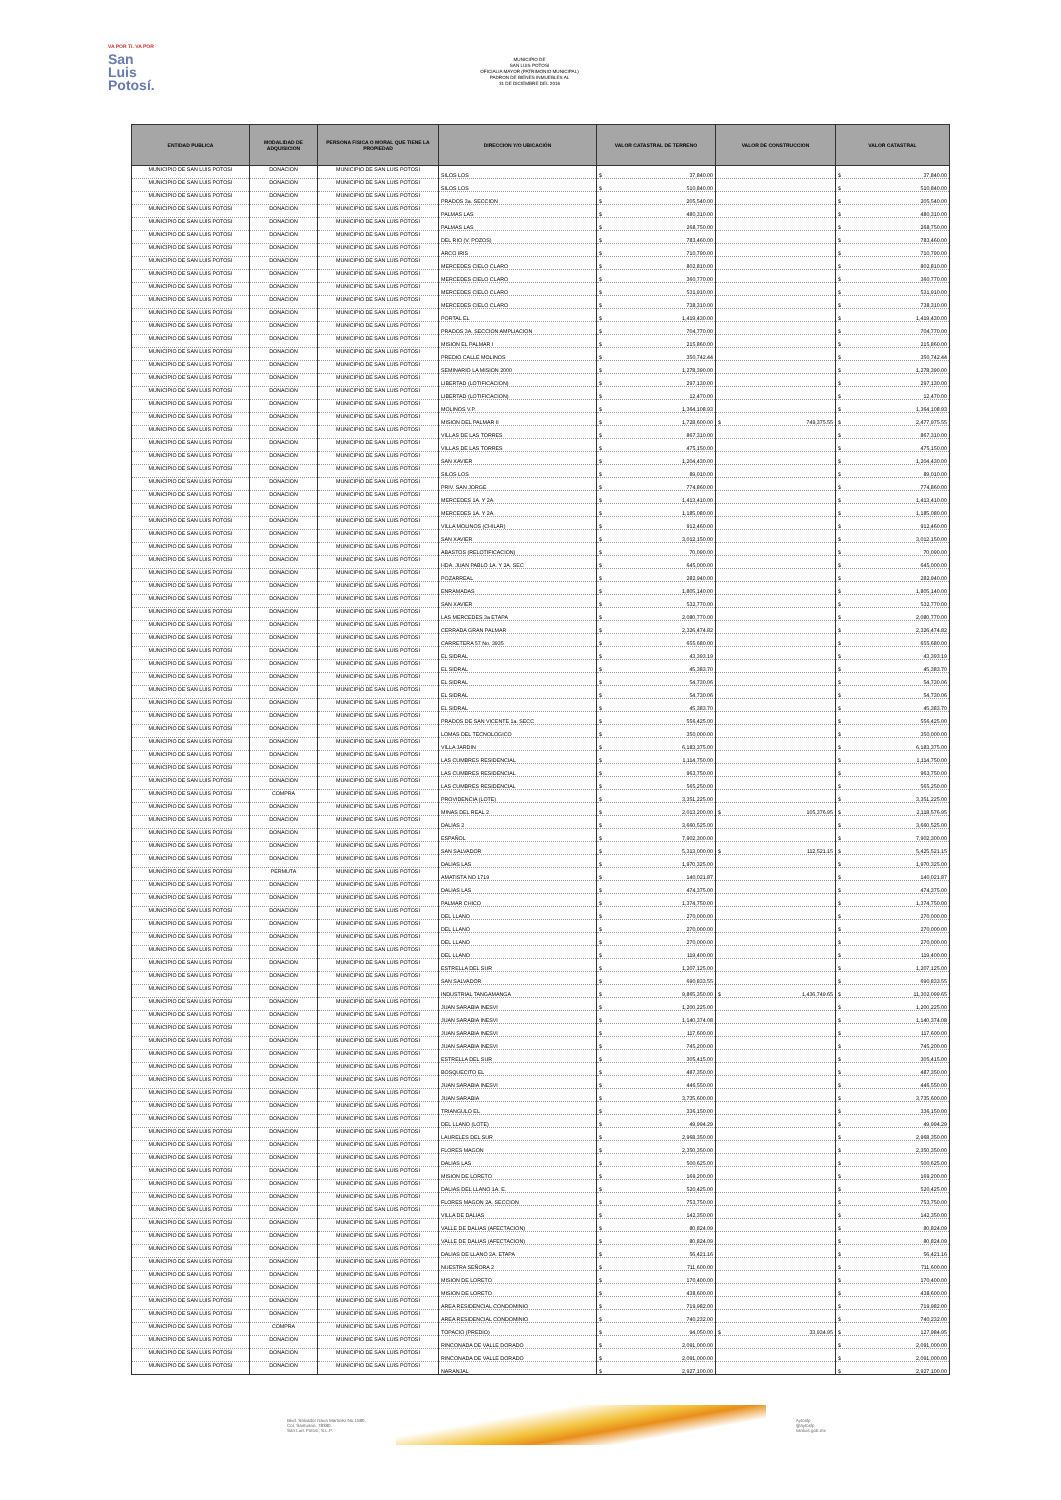VA POR TI. VA POR
San
Luis
Potosí.
MUNICIPIO DE
SAN LUIS POTOSI
OFICIALIA MAYOR (PATRIMONIO MUNICIPAL)
PADRON DE BIENES INMUEBLES AL
31 DE DICIEMBRE DEL 2016
| ENTIDAD PUBLICA | MODALIDAD DE ADQUISICION | PERSONA FISICA O MORAL QUE TIENE LA PROPIEDAD | DIRECCION Y/O UBICACIÓN | VALOR CATASTRAL DE TERRENO | VALOR DE CONSTRUCCION | VALOR CATASTRAL |
| --- | --- | --- | --- | --- | --- | --- |
| MUNICIPIO DE SAN LUIS POTOSI | DONACION | MUNICIPIO DE SAN LUIS POTOSI | SILOS LOS | $ 37,840.00 | | $ 37,840.00 |
| MUNICIPIO DE SAN LUIS POTOSI | DONACION | MUNICIPIO DE SAN LUIS POTOSI | SILOS LOS | $ 510,840.00 | | $ 510,840.00 |
| MUNICIPIO DE SAN LUIS POTOSI | DONACION | MUNICIPIO DE SAN LUIS POTOSI | PRADOS 3a. SECCION | $ 205,540.00 | | $ 205,540.00 |
| MUNICIPIO DE SAN LUIS POTOSI | DONACION | MUNICIPIO DE SAN LUIS POTOSI | PALMAS LAS | $ 480,310.00 | | $ 480,310.00 |
| MUNICIPIO DE SAN LUIS POTOSI | DONACION | MUNICIPIO DE SAN LUIS POTOSI | PALMAS LAS | $ 268,750.00 | | $ 268,750.00 |
| MUNICIPIO DE SAN LUIS POTOSI | DONACION | MUNICIPIO DE SAN LUIS POTOSI | DEL RIO (V. POZOS) | $ 783,460.00 | | $ 783,460.00 |
| MUNICIPIO DE SAN LUIS POTOSI | DONACION | MUNICIPIO DE SAN LUIS POTOSI | ARCO IRIS | $ 710,790.00 | | $ 710,790.00 |
| MUNICIPIO DE SAN LUIS POTOSI | DONACION | MUNICIPIO DE SAN LUIS POTOSI | MERCEDES CIELO CLARO | $ 802,810.00 | | $ 802,810.00 |
| MUNICIPIO DE SAN LUIS POTOSI | DONACION | MUNICIPIO DE SAN LUIS POTOSI | MERCEDES CIELO CLARO | $ 360,770.00 | | $ 360,770.00 |
| MUNICIPIO DE SAN LUIS POTOSI | DONACION | MUNICIPIO DE SAN LUIS POTOSI | MERCEDES CIELO CLARO | $ 531,910.00 | | $ 531,910.00 |
| MUNICIPIO DE SAN LUIS POTOSI | DONACION | MUNICIPIO DE SAN LUIS POTOSI | MERCEDES CIELO CLARO | $ 738,310.00 | | $ 738,310.00 |
| MUNICIPIO DE SAN LUIS POTOSI | DONACION | MUNICIPIO DE SAN LUIS POTOSI | PORTAL EL | $ 1,419,430.00 | | $ 1,419,430.00 |
| MUNICIPIO DE SAN LUIS POTOSI | DONACION | MUNICIPIO DE SAN LUIS POTOSI | PRADOS 3A. SECCION AMPLIACION | $ 704,770.00 | | $ 704,770.00 |
| MUNICIPIO DE SAN LUIS POTOSI | DONACION | MUNICIPIO DE SAN LUIS POTOSI | MISION EL PALMAR I | $ 215,860.00 | | $ 215,860.00 |
| MUNICIPIO DE SAN LUIS POTOSI | DONACION | MUNICIPIO DE SAN LUIS POTOSI | PREDIO CALLE MOLINOS | $ 350,742.44 | | $ 350,742.44 |
| MUNICIPIO DE SAN LUIS POTOSI | DONACION | MUNICIPIO DE SAN LUIS POTOSI | SEMINARIO LA MISION 2000 | $ 1,278,390.00 | | $ 1,278,390.00 |
| MUNICIPIO DE SAN LUIS POTOSI | DONACION | MUNICIPIO DE SAN LUIS POTOSI | LIBERTAD (LOTIFICACION) | $ 297,130.00 | | $ 297,130.00 |
| MUNICIPIO DE SAN LUIS POTOSI | DONACION | MUNICIPIO DE SAN LUIS POTOSI | LIBERTAD (LOTIFICACION) | $ 12,470.00 | | $ 12,470.00 |
| MUNICIPIO DE SAN LUIS POTOSI | DONACION | MUNICIPIO DE SAN LUIS POTOSI | MOLINOS V.P. | $ 1,364,108.93 | | $ 1,364,108.93 |
| MUNICIPIO DE SAN LUIS POTOSI | DONACION | MUNICIPIO DE SAN LUIS POTOSI | MISION DEL PALMAR II | $ 1,728,600.00 | $ 749,375.55 | $ 2,477,975.55 |
| MUNICIPIO DE SAN LUIS POTOSI | DONACION | MUNICIPIO DE SAN LUIS POTOSI | VILLAS DE LAS TORRES | $ 867,310.00 | | $ 867,310.00 |
| MUNICIPIO DE SAN LUIS POTOSI | DONACION | MUNICIPIO DE SAN LUIS POTOSI | VILLAS DE LAS TORRES | $ 475,150.00 | | $ 475,150.00 |
| MUNICIPIO DE SAN LUIS POTOSI | DONACION | MUNICIPIO DE SAN LUIS POTOSI | SAN XAVIER | $ 1,204,430.00 | | $ 1,204,430.00 |
| MUNICIPIO DE SAN LUIS POTOSI | DONACION | MUNICIPIO DE SAN LUIS POTOSI | SILOS LOS | $ 89,010.00 | | $ 89,010.00 |
| MUNICIPIO DE SAN LUIS POTOSI | DONACION | MUNICIPIO DE SAN LUIS POTOSI | PRIV. SAN JORGE | $ 774,860.00 | | $ 774,860.00 |
| MUNICIPIO DE SAN LUIS POTOSI | DONACION | MUNICIPIO DE SAN LUIS POTOSI | MERCEDES 1A. Y 2A. | $ 1,413,410.00 | | $ 1,413,410.00 |
| MUNICIPIO DE SAN LUIS POTOSI | DONACION | MUNICIPIO DE SAN LUIS POTOSI | MERCEDES 1A. Y 2A. | $ 1,185,080.00 | | $ 1,185,080.00 |
| MUNICIPIO DE SAN LUIS POTOSI | DONACION | MUNICIPIO DE SAN LUIS POTOSI | VILLA MOLINOS (CHILAR) | $ 912,460.00 | | $ 912,460.00 |
| MUNICIPIO DE SAN LUIS POTOSI | DONACION | MUNICIPIO DE SAN LUIS POTOSI | SAN XAVIER | $ 3,012,150.00 | | $ 3,012,150.00 |
| MUNICIPIO DE SAN LUIS POTOSI | DONACION | MUNICIPIO DE SAN LUIS POTOSI | ABASTOS (RELOTIFICACION) | $ 70,090.00 | | $ 70,090.00 |
| MUNICIPIO DE SAN LUIS POTOSI | DONACION | MUNICIPIO DE SAN LUIS POTOSI | HDA. JUAN PABLO 1A. Y 2A. SEC | $ 645,000.00 | | $ 645,000.00 |
| MUNICIPIO DE SAN LUIS POTOSI | DONACION | MUNICIPIO DE SAN LUIS POTOSI | POZARREAL | $ 282,940.00 | | $ 282,940.00 |
| MUNICIPIO DE SAN LUIS POTOSI | DONACION | MUNICIPIO DE SAN LUIS POTOSI | ENRAMADAS | $ 1,805,140.00 | | $ 1,805,140.00 |
| MUNICIPIO DE SAN LUIS POTOSI | DONACION | MUNICIPIO DE SAN LUIS POTOSI | SAN XAVIER | $ 532,770.00 | | $ 532,770.00 |
| MUNICIPIO DE SAN LUIS POTOSI | DONACION | MUNICIPIO DE SAN LUIS POTOSI | LAS MERCEDES 3a ETAPA | $ 2,080,770.00 | | $ 2,080,770.00 |
| MUNICIPIO DE SAN LUIS POTOSI | DONACION | MUNICIPIO DE SAN LUIS POTOSI | CERRADA GRAN PALMAR | $ 2,326,474.82 | | $ 2,326,474.82 |
| MUNICIPIO DE SAN LUIS POTOSI | DONACION | MUNICIPIO DE SAN LUIS POTOSI | CARRETERA 57 No. 3935 | $ 655,680.00 | | $ 655,680.00 |
| MUNICIPIO DE SAN LUIS POTOSI | DONACION | MUNICIPIO DE SAN LUIS POTOSI | EL SIDRAL | $ 43,393.19 | | $ 43,393.19 |
| MUNICIPIO DE SAN LUIS POTOSI | DONACION | MUNICIPIO DE SAN LUIS POTOSI | EL SIDRAL | $ 45,383.70 | | $ 45,383.70 |
| MUNICIPIO DE SAN LUIS POTOSI | DONACION | MUNICIPIO DE SAN LUIS POTOSI | EL SIDRAL | $ 54,730.06 | | $ 54,730.06 |
| MUNICIPIO DE SAN LUIS POTOSI | DONACION | MUNICIPIO DE SAN LUIS POTOSI | EL SIDRAL | $ 54,730.06 | | $ 54,730.06 |
| MUNICIPIO DE SAN LUIS POTOSI | DONACION | MUNICIPIO DE SAN LUIS POTOSI | EL SIDRAL | $ 45,383.70 | | $ 45,383.70 |
| MUNICIPIO DE SAN LUIS POTOSI | DONACION | MUNICIPIO DE SAN LUIS POTOSI | PRADOS DE SAN VICENTE 1a. SECC | $ 556,425.00 | | $ 556,425.00 |
| MUNICIPIO DE SAN LUIS POTOSI | DONACION | MUNICIPIO DE SAN LUIS POTOSI | LOMAS DEL TECNOLOGICO | $ 350,000.00 | | $ 350,000.00 |
| MUNICIPIO DE SAN LUIS POTOSI | DONACION | MUNICIPIO DE SAN LUIS POTOSI | VILLA JARDIN | $ 6,183,375.00 | | $ 6,183,375.00 |
| MUNICIPIO DE SAN LUIS POTOSI | DONACION | MUNICIPIO DE SAN LUIS POTOSI | LAS CUMBRES RESIDENCIAL | $ 1,114,750.00 | | $ 1,114,750.00 |
| MUNICIPIO DE SAN LUIS POTOSI | DONACION | MUNICIPIO DE SAN LUIS POTOSI | LAS CUMBRES RESIDENCIAL | $ 963,750.00 | | $ 963,750.00 |
| MUNICIPIO DE SAN LUIS POTOSI | DONACION | MUNICIPIO DE SAN LUIS POTOSI | LAS CUMBRES RESIDENCIAL | $ 565,250.00 | | $ 565,250.00 |
| MUNICIPIO DE SAN LUIS POTOSI | COMPRA | MUNICIPIO DE SAN LUIS POTOSI | PROVIDENCIA (LOTE) | $ 3,351,225.00 | | $ 3,351,225.00 |
| MUNICIPIO DE SAN LUIS POTOSI | DONACION | MUNICIPIO DE SAN LUIS POTOSI | MINAS DEL REAL 2 | $ 2,013,200.00 | $ 105,376.95 | $ 2,118,576.95 |
| MUNICIPIO DE SAN LUIS POTOSI | DONACION | MUNICIPIO DE SAN LUIS POTOSI | DALIAS 2 | $ 3,660,525.00 | | $ 3,660,525.00 |
| MUNICIPIO DE SAN LUIS POTOSI | DONACION | MUNICIPIO DE SAN LUIS POTOSI | ESPAÑOL | $ 7,902,300.00 | | $ 7,902,300.00 |
| MUNICIPIO DE SAN LUIS POTOSI | DONACION | MUNICIPIO DE SAN LUIS POTOSI | SAN SALVADOR | $ 5,313,000.00 | $ 112,521.15 | $ 5,425,521.15 |
| MUNICIPIO DE SAN LUIS POTOSI | DONACION | MUNICIPIO DE SAN LUIS POTOSI | DALIAS LAS | $ 1,970,325.00 | | $ 1,970,325.00 |
| MUNICIPIO DE SAN LUIS POTOSI | PERMUTA | MUNICIPIO DE SAN LUIS POTOSI | AMATISTA NO 1719 | $ 140,021.87 | | $ 140,021.87 |
| MUNICIPIO DE SAN LUIS POTOSI | DONACION | MUNICIPIO DE SAN LUIS POTOSI | DALIAS LAS | $ 474,375.00 | | $ 474,375.00 |
| MUNICIPIO DE SAN LUIS POTOSI | DONACION | MUNICIPIO DE SAN LUIS POTOSI | PALMAR CHICO | $ 1,374,750.00 | | $ 1,374,750.00 |
| MUNICIPIO DE SAN LUIS POTOSI | DONACION | MUNICIPIO DE SAN LUIS POTOSI | DEL LLANO | $ 270,000.00 | | $ 270,000.00 |
| MUNICIPIO DE SAN LUIS POTOSI | DONACION | MUNICIPIO DE SAN LUIS POTOSI | DEL LLANO | $ 270,000.00 | | $ 270,000.00 |
| MUNICIPIO DE SAN LUIS POTOSI | DONACION | MUNICIPIO DE SAN LUIS POTOSI | DEL LLANO | $ 270,000.00 | | $ 270,000.00 |
| MUNICIPIO DE SAN LUIS POTOSI | DONACION | MUNICIPIO DE SAN LUIS POTOSI | DEL LLANO | $ 119,400.00 | | $ 119,400.00 |
| MUNICIPIO DE SAN LUIS POTOSI | DONACION | MUNICIPIO DE SAN LUIS POTOSI | ESTRELLA DEL SUR | $ 1,207,125.00 | | $ 1,207,125.00 |
| MUNICIPIO DE SAN LUIS POTOSI | DONACION | MUNICIPIO DE SAN LUIS POTOSI | SAN SALVADOR | $ 690,833.55 | | $ 690,833.55 |
| MUNICIPIO DE SAN LUIS POTOSI | DONACION | MUNICIPIO DE SAN LUIS POTOSI | INDUSTRIAL TANGAMANGA | $ 9,865,350.00 | $ 1,436,749.65 | $ 11,302,099.65 |
| MUNICIPIO DE SAN LUIS POTOSI | DONACION | MUNICIPIO DE SAN LUIS POTOSI | JUAN SARABIA INESVI | $ 1,200,225.00 | | $ 1,200,225.00 |
| MUNICIPIO DE SAN LUIS POTOSI | DONACION | MUNICIPIO DE SAN LUIS POTOSI | JUAN SARABIA INESVI | $ 1,140,374.08 | | $ 1,140,374.08 |
| MUNICIPIO DE SAN LUIS POTOSI | DONACION | MUNICIPIO DE SAN LUIS POTOSI | JUAN SARABIA INESVI | $ 117,600.00 | | $ 117,600.00 |
| MUNICIPIO DE SAN LUIS POTOSI | DONACION | MUNICIPIO DE SAN LUIS POTOSI | JUAN SARABIA INESVI | $ 745,200.00 | | $ 745,200.00 |
| MUNICIPIO DE SAN LUIS POTOSI | DONACION | MUNICIPIO DE SAN LUIS POTOSI | ESTRELLA DEL SUR | $ 305,415.00 | | $ 305,415.00 |
| MUNICIPIO DE SAN LUIS POTOSI | DONACION | MUNICIPIO DE SAN LUIS POTOSI | BOSQUECITO EL | $ 487,350.00 | | $ 487,350.00 |
| MUNICIPIO DE SAN LUIS POTOSI | DONACION | MUNICIPIO DE SAN LUIS POTOSI | JUAN SARABIA INESVI | $ 446,550.00 | | $ 446,550.00 |
| MUNICIPIO DE SAN LUIS POTOSI | DONACION | MUNICIPIO DE SAN LUIS POTOSI | JUAN SARABIA | $ 3,735,600.00 | | $ 3,735,600.00 |
| MUNICIPIO DE SAN LUIS POTOSI | DONACION | MUNICIPIO DE SAN LUIS POTOSI | TRIANGULO EL | $ 336,150.00 | | $ 336,150.00 |
| MUNICIPIO DE SAN LUIS POTOSI | DONACION | MUNICIPIO DE SAN LUIS POTOSI | DEL LLANO (LOTE) | $ 49,994.29 | | $ 49,994.29 |
| MUNICIPIO DE SAN LUIS POTOSI | DONACION | MUNICIPIO DE SAN LUIS POTOSI | LAURELES DEL SUR | $ 2,968,350.00 | | $ 2,968,350.00 |
| MUNICIPIO DE SAN LUIS POTOSI | DONACION | MUNICIPIO DE SAN LUIS POTOSI | FLORES MAGON | $ 2,350,350.00 | | $ 2,350,350.00 |
| MUNICIPIO DE SAN LUIS POTOSI | DONACION | MUNICIPIO DE SAN LUIS POTOSI | DALIAS LAS | $ 500,625.00 | | $ 500,625.00 |
| MUNICIPIO DE SAN LUIS POTOSI | DONACION | MUNICIPIO DE SAN LUIS POTOSI | MISION DE LORETO | $ 169,200.00 | | $ 169,200.00 |
| MUNICIPIO DE SAN LUIS POTOSI | DONACION | MUNICIPIO DE SAN LUIS POTOSI | DALIAS DEL LLANO 1A. E. | $ 520,425.00 | | $ 520,425.00 |
| MUNICIPIO DE SAN LUIS POTOSI | DONACION | MUNICIPIO DE SAN LUIS POTOSI | FLORES MAGON 2A. SECCION | $ 753,750.00 | | $ 753,750.00 |
| MUNICIPIO DE SAN LUIS POTOSI | DONACION | MUNICIPIO DE SAN LUIS POTOSI | VILLA DE DALIAS | $ 142,350.00 | | $ 142,350.00 |
| MUNICIPIO DE SAN LUIS POTOSI | DONACION | MUNICIPIO DE SAN LUIS POTOSI | VALLE DE DALIAS (AFECTACION) | $ 80,824.09 | | $ 80,824.09 |
| MUNICIPIO DE SAN LUIS POTOSI | DONACION | MUNICIPIO DE SAN LUIS POTOSI | VALLE DE DALIAS (AFECTACION) | $ 80,824.09 | | $ 80,824.09 |
| MUNICIPIO DE SAN LUIS POTOSI | DONACION | MUNICIPIO DE SAN LUIS POTOSI | DALIAS DE LLANO 2A. ETAPA | $ 56,421.16 | | $ 56,421.16 |
| MUNICIPIO DE SAN LUIS POTOSI | DONACION | MUNICIPIO DE SAN LUIS POTOSI | NUESTRA SEÑORA 2 | $ 711,600.00 | | $ 711,600.00 |
| MUNICIPIO DE SAN LUIS POTOSI | DONACION | MUNICIPIO DE SAN LUIS POTOSI | MISION DE LORETO | $ 170,400.00 | | $ 170,400.00 |
| MUNICIPIO DE SAN LUIS POTOSI | DONACION | MUNICIPIO DE SAN LUIS POTOSI | MISION DE LORETO | $ 438,600.00 | | $ 438,600.00 |
| MUNICIPIO DE SAN LUIS POTOSI | DONACION | MUNICIPIO DE SAN LUIS POTOSI | AREA RESIDENCIAL CONDOMINIO | $ 719,982.00 | | $ 719,982.00 |
| MUNICIPIO DE SAN LUIS POTOSI | DONACION | MUNICIPIO DE SAN LUIS POTOSI | AREA RESIDENCIAL CONDOMINIO | $ 740,232.00 | | $ 740,232.00 |
| MUNICIPIO DE SAN LUIS POTOSI | COMPRA | MUNICIPIO DE SAN LUIS POTOSI | TOPACIO (PREDIO) | $ 94,050.00 | $ 33,934.95 | $ 127,984.95 |
| MUNICIPIO DE SAN LUIS POTOSI | DONACION | MUNICIPIO DE SAN LUIS POTOSI | RINCONADA DE VALLE DORADO | $ 2,091,000.00 | | $ 2,091,000.00 |
| MUNICIPIO DE SAN LUIS POTOSI | DONACION | MUNICIPIO DE SAN LUIS POTOSI | RINCONADA DE VALLE DORADO | $ 2,091,000.00 | | $ 2,091,000.00 |
| MUNICIPIO DE SAN LUIS POTOSI | DONACION | MUNICIPIO DE SAN LUIS POTOSI | NARANJAL | $ 2,927,100.00 | | $ 2,927,100.00 |
Blvd. Salvador Nava Martinez No.1580,
Col. Santuario, 78380.
San Luis Potosí, S.L.P.
Aytoslp
@aytoslp
sanluis.gob.mx